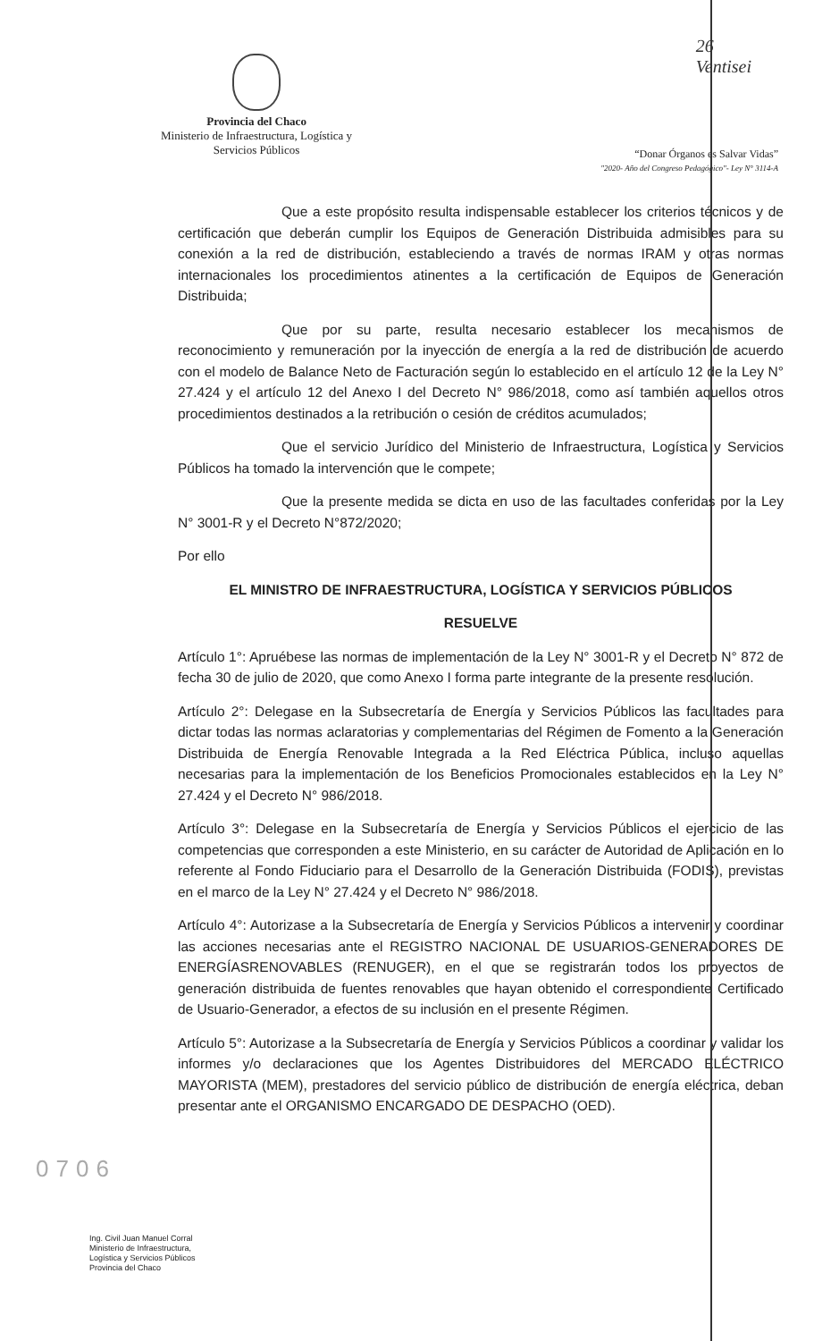26
Ventisei
Provincia del Chaco
Ministerio de Infraestructura, Logística y
Servicios Públicos
“Donar Órganos es Salvar Vidas”
"2020- Año del Congreso Pedagógico"- Ley N° 3114-A
Que a este propósito resulta indispensable establecer los criterios técnicos y de certificación que deberán cumplir los Equipos de Generación Distribuida admisibles para su conexión a la red de distribución, estableciendo a través de normas IRAM y otras normas internacionales los procedimientos atinentes a la certificación de Equipos de Generación Distribuida;
Que por su parte, resulta necesario establecer los mecanismos de reconocimiento y remuneración por la inyección de energía a la red de distribución de acuerdo con el modelo de Balance Neto de Facturación según lo establecido en el artículo 12 de la Ley N° 27.424 y el artículo 12 del Anexo I del Decreto N° 986/2018, como así también aquellos otros procedimientos destinados a la retribución o cesión de créditos acumulados;
Que el servicio Jurídico del Ministerio de Infraestructura, Logística y Servicios Públicos ha tomado la intervención que le compete;
Que la presente medida se dicta en uso de las facultades conferidas por la Ley N° 3001-R y el Decreto N°872/2020;
Por ello
EL MINISTRO DE INFRAESTRUCTURA, LOGÍSTICA Y SERVICIOS PÚBLICOS
RESUELVE
Artículo 1°: Apruébese las normas de implementación de la Ley N° 3001-R y el Decreto N° 872 de fecha 30 de julio de 2020, que como Anexo I forma parte integrante de la presente resolución.
Artículo 2°: Delegase en la Subsecretaría de Energía y Servicios Públicos las facultades para dictar todas las normas aclaratorias y complementarias del Régimen de Fomento a la Generación Distribuida de Energía Renovable Integrada a la Red Eléctrica Pública, incluso aquellas necesarias para la implementación de los Beneficios Promocionales establecidos en la Ley N° 27.424 y el Decreto N° 986/2018.
Artículo 3°: Delegase en la Subsecretaría de Energía y Servicios Públicos el ejercicio de las competencias que corresponden a este Ministerio, en su carácter de Autoridad de Aplicación en lo referente al Fondo Fiduciario para el Desarrollo de la Generación Distribuida (FODIS), previstas en el marco de la Ley N° 27.424 y el Decreto N° 986/2018.
Artículo 4°: Autorizase a la Subsecretaría de Energía y Servicios Públicos a intervenir y coordinar las acciones necesarias ante el REGISTRO NACIONAL DE USUARIOS-GENERADORES DE ENERGÍASRENOVABLES (RENUGER), en el que se registrarán todos los proyectos de generación distribuida de fuentes renovables que hayan obtenido el correspondiente Certificado de Usuario-Generador, a efectos de su inclusión en el presente Régimen.
Artículo 5°: Autorizase a la Subsecretaría de Energía y Servicios Públicos a coordinar y validar los informes y/o declaraciones que los Agentes Distribuidores del MERCADO ELÉCTRICO MAYORISTA (MEM), prestadores del servicio público de distribución de energía eléctrica, deban presentar ante el ORGANISMO ENCARGADO DE DESPACHO (OED).
0706
Ing. Civil Juan Manuel Corral
Ministerio de Infraestructura,
Logística y Servicios Públicos
Provincia del Chaco